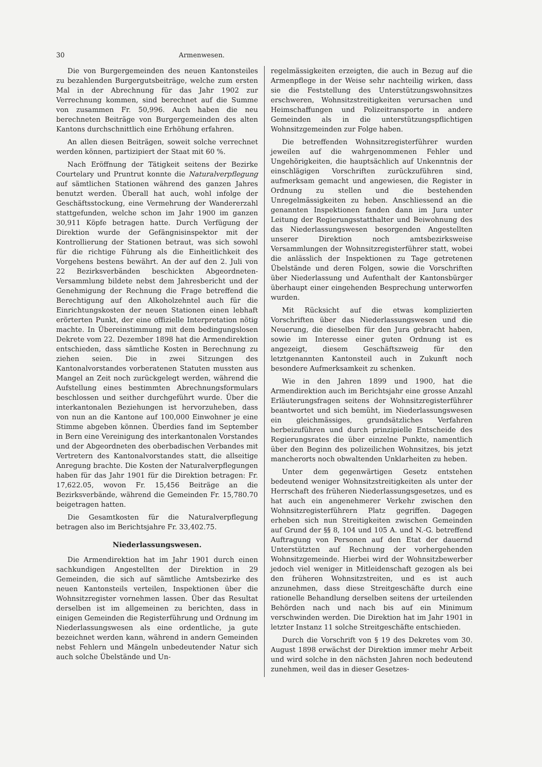30 Armenwesen.
Die von Burgergemeinden des neuen Kantonsteiles zu bezahlenden Burgergutsbeiträge, welche zum ersten Mal in der Abrechnung für das Jahr 1902 zur Verrechnung kommen, sind berechnet auf die Summe von zusammen Fr. 50,996. Auch haben die neu berechneten Beiträge von Burgergemeinden des alten Kantons durchschnittlich eine Erhöhung erfahren.
An allen diesen Beiträgen, soweit solche verrechnet werden können, partizipiert der Staat mit 60 %.
Nach Eröffnung der Tätigkeit seitens der Bezirke Courtelary und Pruntrut konnte die Naturalverpflegung auf sämtlichen Stationen während des ganzen Jahres benutzt werden. Überall hat auch, wohl infolge der Geschäftsstockung, eine Vermehrung der Wandererzahl stattgefunden, welche schon im Jahr 1900 im ganzen 30,911 Köpfe betragen hatte. Durch Verfügung der Direktion wurde der Gefängnisinspektor mit der Kontrollierung der Stationen betraut, was sich sowohl für die richtige Führung als die Einheitlichkeit des Vorgehens bestens bewährt. An der auf den 2. Juli von 22 Bezirksverbänden beschickten Abgeordneten-Versammlung bildete nebst dem Jahresbericht und der Genehmigung der Rechnung die Frage betreffend die Berechtigung auf den Alkoholzehntel auch für die Einrichtungskosten der neuen Stationen einen lebhaft erörterten Punkt, der eine offizielle Interpretation nötig machte. In Übereinstimmung mit dem bedingungslosen Dekrete vom 22. Dezember 1898 hat die Armendirektion entschieden, dass sämtliche Kosten in Berechnung zu ziehen seien. Die in zwei Sitzungen des Kantonalvorstandes vorberatenen Statuten mussten aus Mangel an Zeit noch zurückgelegt werden, während die Aufstellung eines bestimmten Abrechnungsformulars beschlossen und seither durchgeführt wurde. Über die interkantonalen Beziehungen ist hervorzuheben, dass von nun an die Kantone auf 100,000 Einwohner je eine Stimme abgeben können. Überdies fand im September in Bern eine Vereinigung des interkantonalen Vorstandes und der Abgeordneten des oberbadischen Verbandes mit Vertretern des Kantonalvorstandes statt, die allseitige Anregung brachte. Die Kosten der Naturalverpflegungen haben für das Jahr 1901 für die Direktion betragen: Fr. 17,622.05, wovon Fr. 15,456 Beiträge an die Bezirksverbände, während die Gemeinden Fr. 15,780.70 beigetragen hatten.
Die Gesamtkosten für die Naturalverpflegung betragen also im Berichtsjahre Fr. 33,402.75.
Niederlassungswesen.
Die Armendirektion hat im Jahr 1901 durch einen sachkundigen Angestellten der Direktion in 29 Gemeinden, die sich auf sämtliche Amtsbezirke des neuen Kantonsteils verteilen, Inspektionen über die Wohnsitzregister vornehmen lassen. Über das Resultat derselben ist im allgemeinen zu berichten, dass in einigen Gemeinden die Registerführung und Ordnung im Niederlassungswesen als eine ordentliche, ja gute bezeichnet werden kann, während in andern Gemeinden nebst Fehlern und Mängeln unbedeutender Natur sich auch solche Übelstände und Un-
regelmässigkeiten erzeigten, die auch in Bezug auf die Armenpflege in der Weise sehr nachteilig wirken, dass sie die Feststellung des Unterstützungswohnsitzes erschweren, Wohnsitzstreitigkeiten verursachen und Heimschaffungen und Polizeitransporte in andere Gemeinden als in die unterstützungspflichtigen Wohnsitzgemeinden zur Folge haben.
Die betreffenden Wohnsitzregisterführer wurden jeweilen auf die wahrgenommenen Fehler und Ungehörigkeiten, die hauptsächlich auf Unkenntnis der einschlägigen Vorschriften zurückzuführen sind, aufmerksam gemacht und angewiesen, die Register in Ordnung zu stellen und die bestehenden Unregelmässigkeiten zu heben. Anschliessend an die genannten Inspektionen fanden dann im Jura unter Leitung der Regierungsstatthalter und Beiwohnung des das Niederlassungswesen besorgenden Angestellten unserer Direktion noch amtsbezirksweise Versammlungen der Wohnsitzregisterführer statt, wobei die anlässlich der Inspektionen zu Tage getretenen Übelstände und deren Folgen, sowie die Vorschriften über Niederlassung und Aufenthalt der Kantonsbürger überhaupt einer eingehenden Besprechung unterworfen wurden.
Mit Rücksicht auf die etwas komplizierten Vorschriften über das Niederlassungswesen und die Neuerung, die dieselben für den Jura gebracht haben, sowie im Interesse einer guten Ordnung ist es angezeigt, diesem Geschäftszweig für den letztgenannten Kantonsteil auch in Zukunft noch besondere Aufmerksamkeit zu schenken.
Wie in den Jahren 1899 und 1900, hat die Armendirektion auch im Berichtsjahr eine grosse Anzahl Erläuterungsfragen seitens der Wohnsitzregisterführer beantwortet und sich bemüht, im Niederlassungswesen ein gleichmässiges, grundsätzliches Verfahren herbeizuführen und durch prinzipielle Entscheide des Regierungsrates die über einzelne Punkte, namentlich über den Beginn des polizeilichen Wohnsitzes, bis jetzt mancherorts noch obwaltenden Unklarheiten zu heben.
Unter dem gegenwärtigen Gesetz entstehen bedeutend weniger Wohnsitzstreitigkeiten als unter der Herrschaft des früheren Niederlassungsgesetzes, und es hat auch ein angenehmerer Verkehr zwischen den Wohnsitzregisterführern Platz gegriffen. Dagegen erheben sich nun Streitigkeiten zwischen Gemeinden auf Grund der §§ 8, 104 und 105 A. und N.-G. betreffend Auftragung von Personen auf den Etat der dauernd Unterstützten auf Rechnung der vorhergehenden Wohnsitzgemeinde. Hierbei wird der Wohnsitzbewerber jedoch viel weniger in Mitleidenschaft gezogen als bei den früheren Wohnsitzstreiten, und es ist auch anzunehmen, dass diese Streitgeschäfte durch eine rationelle Behandlung derselben seitens der urteilenden Behörden nach und nach bis auf ein Minimum verschwinden werden. Die Direktion hat im Jahr 1901 in letzter Instanz 11 solche Streitgeschäfte entschieden.
Durch die Vorschrift von § 19 des Dekretes vom 30. August 1898 erwächst der Direktion immer mehr Arbeit und wird solche in den nächsten Jahren noch bedeutend zunehmen, weil das in dieser Gesetzes-